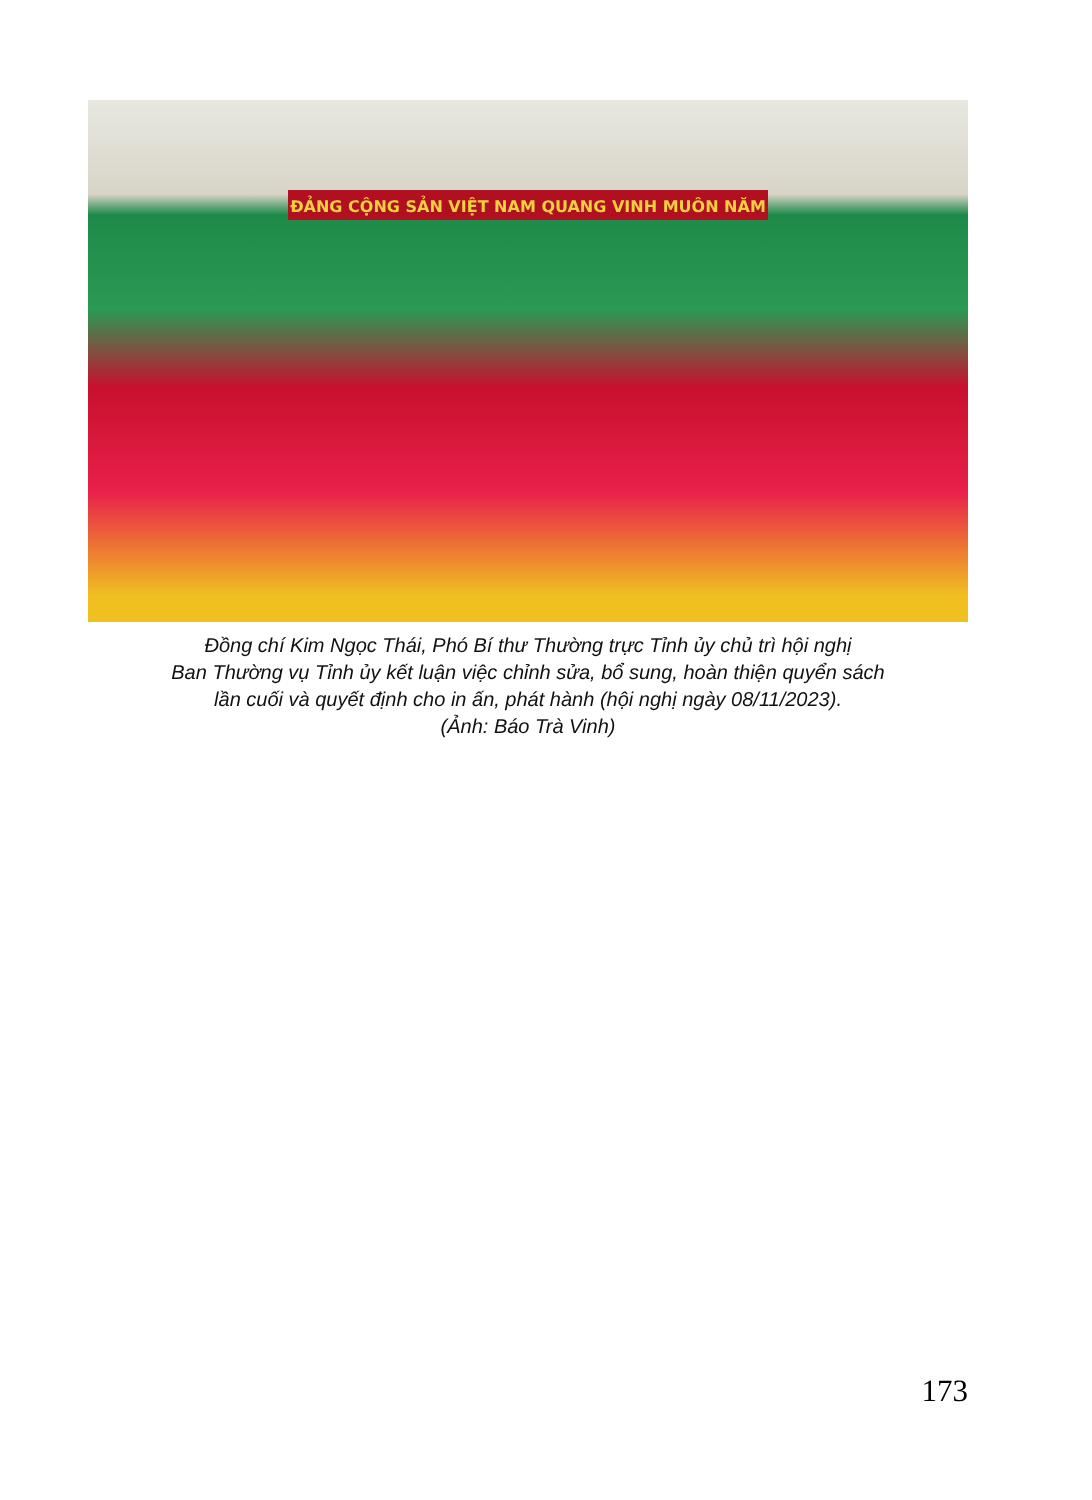ĐẢNG CỘNG SẢN VIỆT NAM QUANG VINH MUÔN NĂM
Đồng chí Kim Ngọc Thái, Phó Bí thư Thường trực Tỉnh ủy chủ trì hội nghị
Ban Thường vụ Tỉnh ủy kết luận việc chỉnh sửa, bổ sung, hoàn thiện quyển sách
lần cuối và quyết định cho in ấn, phát hành (hội nghị ngày 08/11/2023).
(Ảnh: Báo Trà Vinh)
173